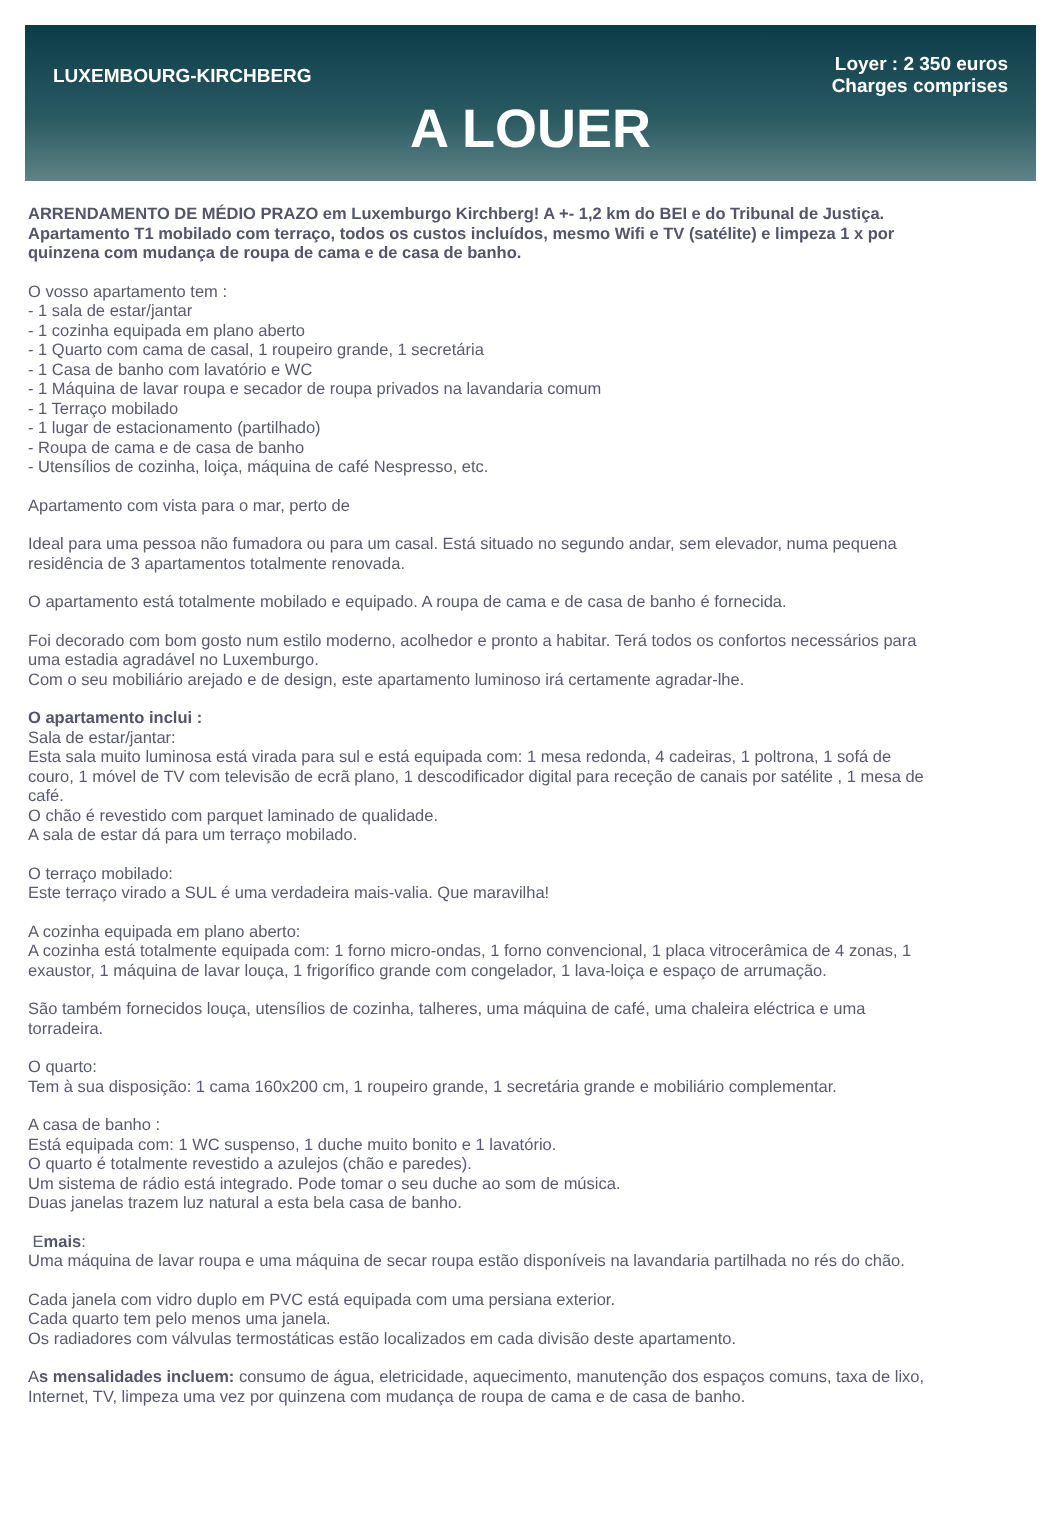LUXEMBOURG-KIRCHBERG
A LOUER
Loyer : 2 350 euros
Charges comprises
ARRENDAMENTO DE MÉDIO PRAZO em Luxemburgo Kirchberg! A +- 1,2 km do BEI e do Tribunal de Justiça.
Apartamento T1 mobilado com terraço, todos os custos incluídos, mesmo Wifi e TV (satélite) e limpeza 1 x por quinzena com mudança de roupa de cama e de casa de banho.
O vosso apartamento tem :
- 1 sala de estar/jantar
- 1 cozinha equipada em plano aberto
- 1 Quarto com cama de casal, 1 roupeiro grande, 1 secretária
- 1 Casa de banho com lavatório e WC
- 1 Máquina de lavar roupa e secador de roupa privados na lavandaria comum
- 1 Terraço mobilado
- 1 lugar de estacionamento (partilhado)
- Roupa de cama e de casa de banho
- Utensílios de cozinha, loiça, máquina de café Nespresso, etc.
Apartamento com vista para o mar, perto de
Ideal para uma pessoa não fumadora ou para um casal. Está situado no segundo andar, sem elevador, numa pequena residência de 3 apartamentos totalmente renovada.
O apartamento está totalmente mobilado e equipado. A roupa de cama e de casa de banho é fornecida.
Foi decorado com bom gosto num estilo moderno, acolhedor e pronto a habitar. Terá todos os confortos necessários para uma estadia agradável no Luxemburgo.
Com o seu mobiliário arejado e de design, este apartamento luminoso irá certamente agradar-lhe.
O apartamento inclui :
Sala de estar/jantar:
Esta sala muito luminosa está virada para sul e está equipada com: 1 mesa redonda, 4 cadeiras, 1 poltrona, 1 sofá de couro, 1 móvel de TV com televisão de ecrã plano, 1 descodificador digital para receção de canais por satélite , 1 mesa de café.
O chão é revestido com parquet laminado de qualidade.
A sala de estar dá para um terraço mobilado.
O terraço mobilado:
Este terraço virado a SUL é uma verdadeira mais-valia. Que maravilha!
A cozinha equipada em plano aberto:
A cozinha está totalmente equipada com: 1 forno micro-ondas, 1 forno convencional, 1 placa vitrocerâmica de 4 zonas, 1 exaustor, 1 máquina de lavar louça, 1 frigorífico grande com congelador, 1 lava-loiça e espaço de arrumação.
São também fornecidos louça, utensílios de cozinha, talheres, uma máquina de café, uma chaleira eléctrica e uma torradeira.
O quarto:
Tem à sua disposição: 1 cama 160x200 cm, 1 roupeiro grande, 1 secretária grande e mobiliário complementar.
A casa de banho :
Está equipada com: 1 WC suspenso, 1 duche muito bonito e 1 lavatório.
O quarto é totalmente revestido a azulejos (chão e paredes).
Um sistema de rádio está integrado. Pode tomar o seu duche ao som de música.
Duas janelas trazem luz natural a esta bela casa de banho.
Emais:
Uma máquina de lavar roupa e uma máquina de secar roupa estão disponíveis na lavandaria partilhada no rés do chão.
Cada janela com vidro duplo em PVC está equipada com uma persiana exterior.
Cada quarto tem pelo menos uma janela.
Os radiadores com válvulas termostáticas estão localizados em cada divisão deste apartamento.
As mensalidades incluem: consumo de água, eletricidade, aquecimento, manutenção dos espaços comuns, taxa de lixo, Internet, TV, limpeza uma vez por quinzena com mudança de roupa de cama e de casa de banho.